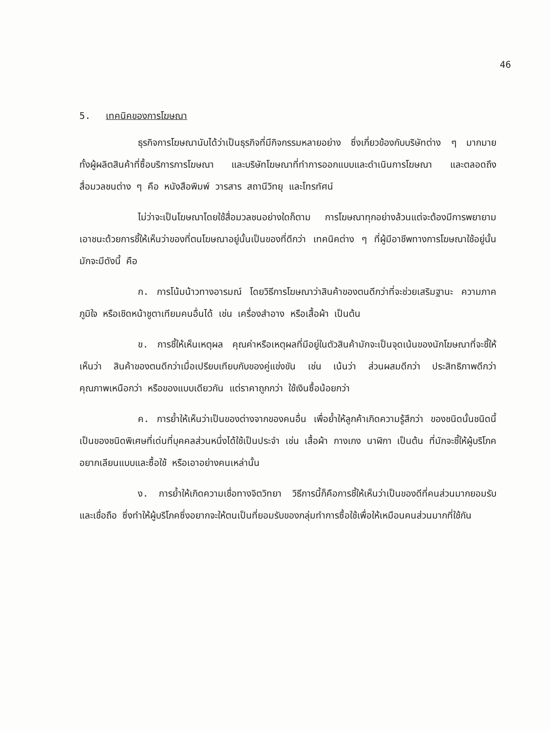46
5. เทคนิคของการโฆษณา
ธุรกิจการโฆษณานับได้ว่าเป็นธุรกิจที่มีกิจกรรมหลายอย่าง ซึ่งเกี่ยวข้องกับบริษัทต่าง ๆ มากมาย ทั้งผู้ผลิตสินค้าที่ซื้อบริการการโฆษณา และบริษัทโฆษณาที่ทำการออกแบบและดำเนินการโฆษณา และตลอดถึงสื่อมวลชนต่าง ๆ คือ หนังสือพิมพ์ วารสาร สถานีวิทยุ และโทรทัศน์
ไม่ว่าจะเป็นโฆษณาโดยใช้สื่อมวลชนอย่างใดก็ตาม การโฆษณาทุกอย่างล้วนแต่จะต้องมีการพยายามเอาชนะด้วยการชี้ให้เห็นว่าของที่ตนโฆษณาอยู่นั้นเป็นของที่ดีกว่า เทคนิคต่าง ๆ ที่ผู้มีอาชีพทางการโฆษณาใช้อยู่นั้นมักจะมีดังนี้ คือ
ก. การโน้มน้าวทางอารมณ์ โดยวิธีการโฆษณาว่าสินค้าของตนดีกว่าที่จะช่วยเสริมฐานะ ความภาคภูมิใจ หรือเชิดหน้าชูตาเทียมคนอื่นได้ เช่น เครื่องสำอาง หรือเสื้อผ้า เป็นต้น
ข. การชี้ให้เห็นเหตุผล คุณค่าหรือเหตุผลที่มีอยู่ในตัวสินค้ามักจะเป็นจุดเน้นของนักโฆษณาที่จะชี้ให้เห็นว่า สินค้าของตนดีกว่าเมื่อเปรียบเทียบกับของคู่แข่งขัน เช่น เน้นว่า ส่วนผสมดีกว่า ประสิทธิภาพดีกว่า คุณภาพเหนือกว่า หรือของแบบเดียวกัน แต่ราคาถูกกว่า ใช้เงินซื้อน้อยกว่า
ค. การย้ำให้เห็นว่าเป็นของต่างจากของคนอื่น เพื่อย้ำให้ลูกค้าเกิดความรู้สึกว่า ของชนิดนั้นชนิดนี้เป็นของชนิดพิเศษที่เด่นที่บุคคลส่วนหนึ่งได้ใช้เป็นประจำ เช่น เสื้อผ้า กางเกง นาฬิกา เป็นต้น ที่มักจะชี้ให้ผู้บริโภคอยากเลียนแบบและซื้อใช้ หรือเอาอย่างคนเหล่านั้น
ง. การย้ำให้เกิดความเชื่อทางจิตวิทยา วิธีการนี้ก็คือการชี้ให้เห็นว่าเป็นของดีที่คนส่วนมากยอมรับและเชื่อถือ ซึ่งทำให้ผู้บริโภคซึ่งอยากจะให้ตนเป็นที่ยอมรับของกลุ่มทำการซื้อใช้เพื่อให้เหมือนคนส่วนมากที่ใช้กัน